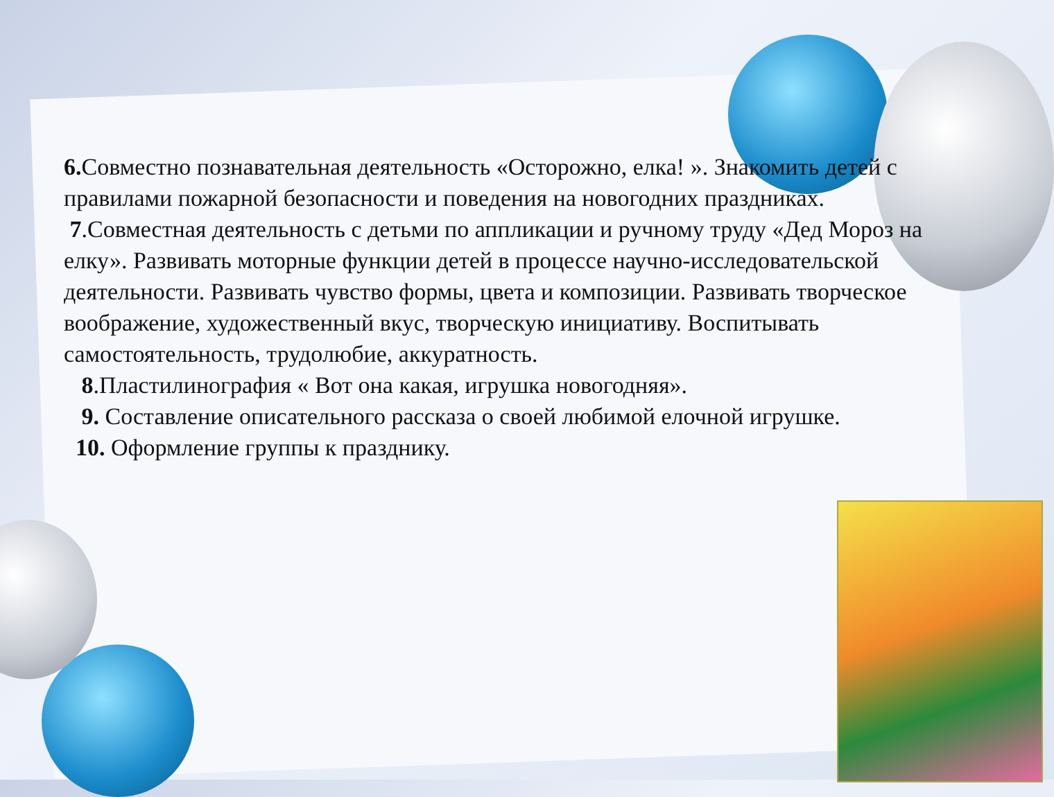6. Совместно познавательная деятельность «Осторожно, елка! ». Знакомить детей с правилами пожарной безопасности и поведения на новогодних праздниках.
7.Совместная деятельность с детьми по аппликации и ручному труду «Дед Мороз на елку». Развивать моторные функции детей в процессе научно-исследовательской деятельности. Развивать чувство формы, цвета и композиции. Развивать творческое воображение, художественный вкус, творческую инициативу. Воспитывать самостоятельность, трудолюбие, аккуратность.
8.Пластилинография « Вот она какая, игрушка новогодняя».
9. Составление описательного рассказа о своей любимой елочной игрушке.
10. Оформление группы к празднику.